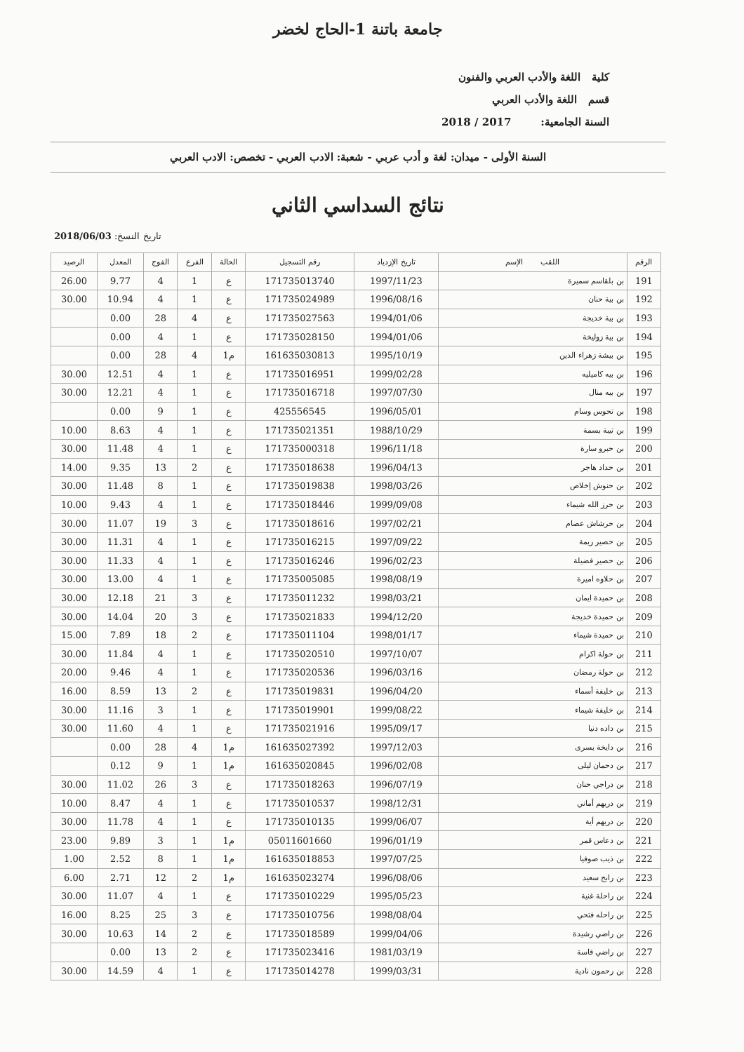جامعة باتنة 1-الحاج لخضر
كلية اللغة والأدب العربي والفنون
قسم اللغة والأدب العربي
السنة الجامعية: 2017 / 2018
السنة الأولى - ميدان: لغة و أدب عربي - شعبة: الادب العربي - تخصص: الادب العربي
نتائج السداسي الثاني
2018/06/03 :تاريخ النسخ
| الرقم | اللقب الإسم | تاريخ الإزدياد | رقم التسجيل | الحالة | الفرع | الفوج | المعدل | الرصيد |
| --- | --- | --- | --- | --- | --- | --- | --- | --- |
| 191 | بن بلقاسم سميرة | 1997/11/23 | 171735013740 | ع | 1 | 4 | 9.77 | 26.00 |
| 192 | بن بية حنان | 1996/08/16 | 171735024989 | ع | 1 | 4 | 10.94 | 30.00 |
| 193 | بن بية خديجة | 1994/01/06 | 171735027563 | ع | 4 | 28 | 0.00 | |
| 194 | بن بية زوليخة | 1994/01/06 | 171735028150 | ع | 1 | 4 | 0.00 | |
| 195 | بن بيشة زهراء الدين | 1995/10/19 | 161635030813 | م1 | 4 | 28 | 0.00 | |
| 196 | بن بيه كاميليه | 1999/02/28 | 171735016951 | ع | 1 | 4 | 12.51 | 30.00 |
| 197 | بن بيه منال | 1997/07/30 | 171735016718 | ع | 1 | 4 | 12.21 | 30.00 |
| 198 | بن تحوس وسام | 1996/05/01 | 425556545 | ع | 1 | 9 | 0.00 | |
| 199 | بن تيبة بسمة | 1988/10/29 | 171735021351 | ع | 1 | 4 | 8.63 | 10.00 |
| 200 | بن حبرو سارة | 1996/11/18 | 171735000318 | ع | 1 | 4 | 11.48 | 30.00 |
| 201 | بن حداد هاجر | 1996/04/13 | 171735018638 | ع | 2 | 13 | 9.35 | 14.00 |
| 202 | بن حنوش إخلاص | 1998/03/26 | 171735019838 | ع | 1 | 8 | 11.48 | 30.00 |
| 203 | بن حرز الله شيماء | 1999/09/08 | 171735018446 | ع | 1 | 4 | 9.43 | 10.00 |
| 204 | بن حرشاش عصام | 1997/02/21 | 171735018616 | ع | 3 | 19 | 11.07 | 30.00 |
| 205 | بن حصير ريمة | 1997/09/22 | 171735016215 | ع | 1 | 4 | 11.31 | 30.00 |
| 206 | بن حصير فضيلة | 1996/02/23 | 171735016246 | ع | 1 | 4 | 11.33 | 30.00 |
| 207 | بن حلاوه اميرة | 1998/08/19 | 171735005085 | ع | 1 | 4 | 13.00 | 30.00 |
| 208 | بن حميدة ايمان | 1998/03/21 | 171735011232 | ع | 3 | 21 | 12.18 | 30.00 |
| 209 | بن حميدة خديجة | 1994/12/20 | 171735021833 | ع | 3 | 20 | 14.04 | 30.00 |
| 210 | بن حميدة شيماء | 1998/01/17 | 171735011104 | ع | 2 | 18 | 7.89 | 15.00 |
| 211 | بن حولة اكرام | 1997/10/07 | 171735020510 | ع | 1 | 4 | 11.84 | 30.00 |
| 212 | بن حولة رمضان | 1996/03/16 | 171735020536 | ع | 1 | 4 | 9.46 | 20.00 |
| 213 | بن خليفة أسماء | 1996/04/20 | 171735019831 | ع | 2 | 13 | 8.59 | 16.00 |
| 214 | بن خليفة شيماء | 1999/08/22 | 171735019901 | ع | 1 | 3 | 11.16 | 30.00 |
| 215 | بن داده دنيا | 1995/09/17 | 171735021916 | ع | 1 | 4 | 11.60 | 30.00 |
| 216 | بن دايخة يسرى | 1997/12/03 | 161635027392 | م1 | 4 | 28 | 0.00 | |
| 217 | بن دحمان ليلى | 1996/02/08 | 161635020845 | م1 | 1 | 9 | 0.12 | |
| 218 | بن دراجي حنان | 1996/07/19 | 171735018263 | ع | 3 | 26 | 11.02 | 30.00 |
| 219 | بن دريهم أماني | 1998/12/31 | 171735010537 | ع | 1 | 4 | 8.47 | 10.00 |
| 220 | بن دريهم أية | 1999/06/07 | 171735010135 | ع | 1 | 4 | 11.78 | 30.00 |
| 221 | بن دعاس قمر | 1996/01/19 | 05011601660 | م1 | 1 | 3 | 9.89 | 23.00 |
| 222 | بن ذيب صوفيا | 1997/07/25 | 161635018853 | م1 | 1 | 8 | 2.52 | 1.00 |
| 223 | بن رابح سعيد | 1996/08/06 | 161635023274 | م1 | 2 | 12 | 2.71 | 6.00 |
| 224 | بن راحلة غنية | 1995/05/23 | 171735010229 | ع | 1 | 4 | 11.07 | 30.00 |
| 225 | بن راحله فتحي | 1998/08/04 | 171735010756 | ع | 3 | 25 | 8.25 | 16.00 |
| 226 | بن راضي رشيدة | 1999/04/06 | 171735018589 | ع | 2 | 14 | 10.63 | 30.00 |
| 227 | بن راضي قاسة | 1981/03/19 | 171735023416 | ع | 2 | 13 | 0.00 | |
| 228 | بن رحمون نادية | 1999/03/31 | 171735014278 | ع | 1 | 4 | 14.59 | 30.00 |